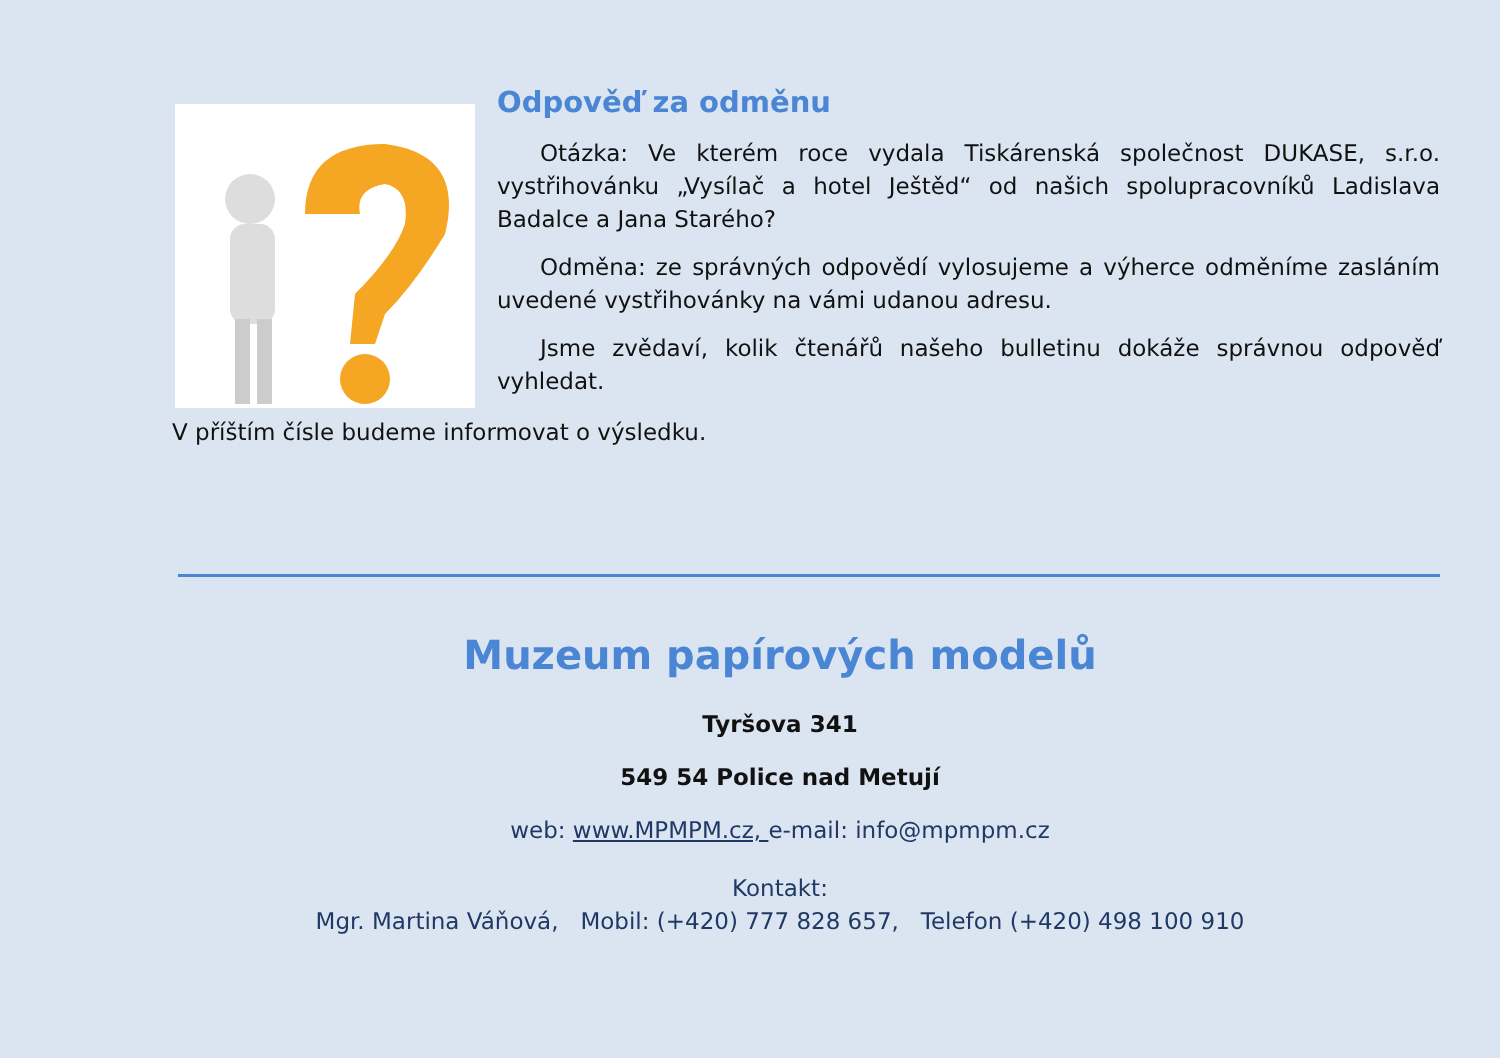Odpověď za odměnu
Otázka: Ve kterém roce vydala Tiskárenská společnost DUKASE, s.r.o. vystřihovánku „Vysílač a hotel Ještěd“ od našich spolupracovníků Ladislava Badalce a Jana Starého?
Odměna: ze správných odpovědí vylosujeme a výherce odměníme zasláním uvedené vystřihovánky na vámi udanou adresu.
Jsme zvědaví, kolik čtenářů našeho bulletinu dokáže správnou odpověď vyhledat.
V příštím čísle budeme informovat o výsledku.
Muzeum papírových modelů
Tyršova 341
549 54 Police nad Metují
web: www.MPMPM.cz, e-mail: info@mpmpm.cz
Kontakt:
Mgr. Martina Váňová, Mobil: (+420) 777 828 657, Telefon (+420) 498 100 910